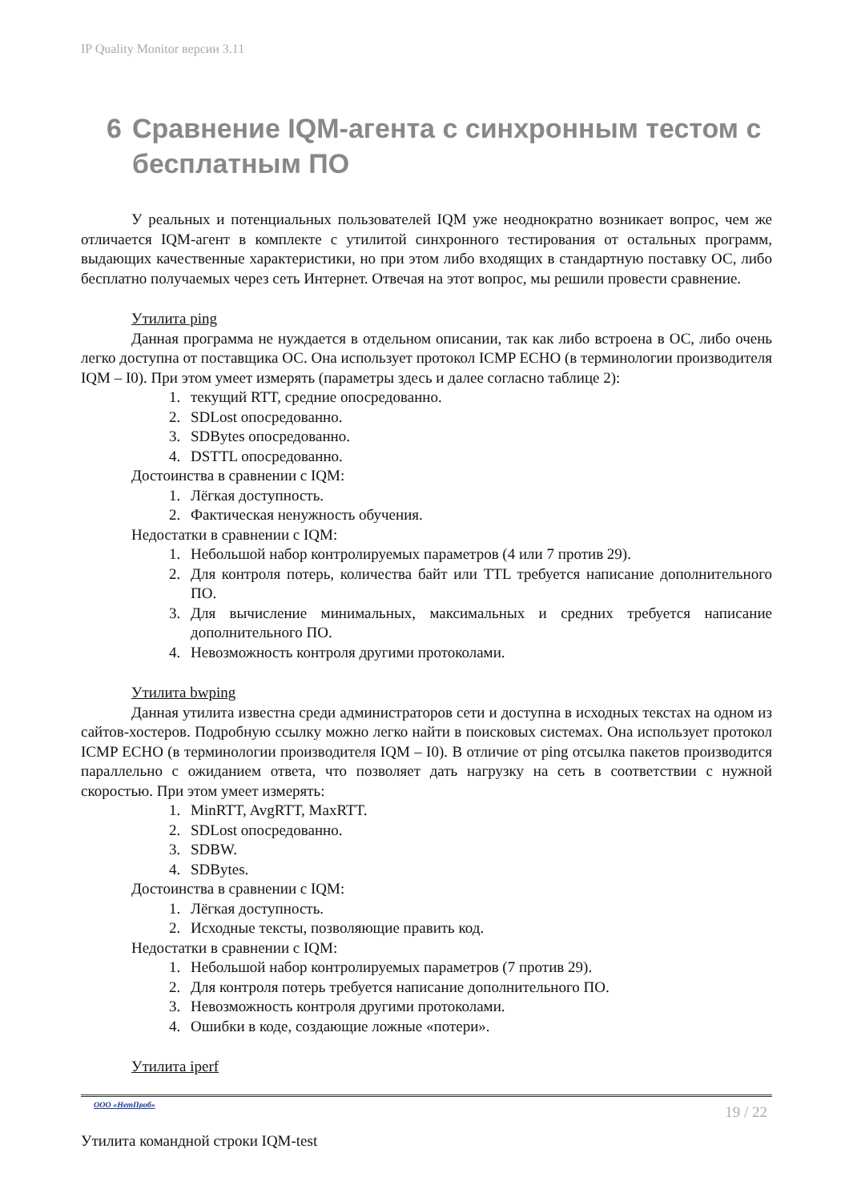IP Quality Monitor версии 3.11
6 Сравнение IQM-агента с синхронным тестом с бесплатным ПО
У реальных и потенциальных пользователей IQM уже неоднократно возникает вопрос, чем же отличается IQM-агент в комплекте с утилитой синхронного тестирования от остальных программ, выдающих качественные характеристики, но при этом либо входящих в стандартную поставку ОС, либо бесплатно получаемых через сеть Интернет. Отвечая на этот вопрос, мы решили провести сравнение.
Утилита ping
Данная программа не нуждается в отдельном описании, так как либо встроена в ОС, либо очень легко доступна от поставщика ОС. Она использует протокол ICMP ECHO (в терминологии производителя IQM – I0). При этом умеет измерять (параметры здесь и далее согласно таблице 2):
1. текущий RTT, средние опосредованно.
2. SDLost опосредованно.
3. SDBytes опосредованно.
4. DSTTL опосредованно.
Достоинства в сравнении с IQM:
1. Лёгкая доступность.
2. Фактическая ненужность обучения.
Недостатки в сравнении с IQM:
1. Небольшой набор контролируемых параметров (4 или 7 против 29).
2. Для контроля потерь, количества байт или TTL требуется написание дополнительного ПО.
3. Для вычисление минимальных, максимальных и средних требуется написание дополнительного ПО.
4. Невозможность контроля другими протоколами.
Утилита bwping
Данная утилита известна среди администраторов сети и доступна в исходных текстах на одном из сайтов-хостеров. Подробную ссылку можно легко найти в поисковых системах. Она использует протокол ICMP ECHO (в терминологии производителя IQM – I0). В отличие от ping отсылка пакетов производится параллельно с ожиданием ответа, что позволяет дать нагрузку на сеть в соответствии с нужной скоростью. При этом умеет измерять:
1. MinRTT, AvgRTT, MaxRTT.
2. SDLost опосредованно.
3. SDBW.
4. SDBytes.
Достоинства в сравнении с IQM:
1. Лёгкая доступность.
2. Исходные тексты, позволяющие править код.
Недостатки в сравнении с IQM:
1. Небольшой набор контролируемых параметров (7 против 29).
2. Для контроля потерь требуется написание дополнительного ПО.
3. Невозможность контроля другими протоколами.
4. Ошибки в коде, создающие ложные «потери».
Утилита iperf
ООО «НетПроб» 19 / 22
Утилита командной строки IQM-test